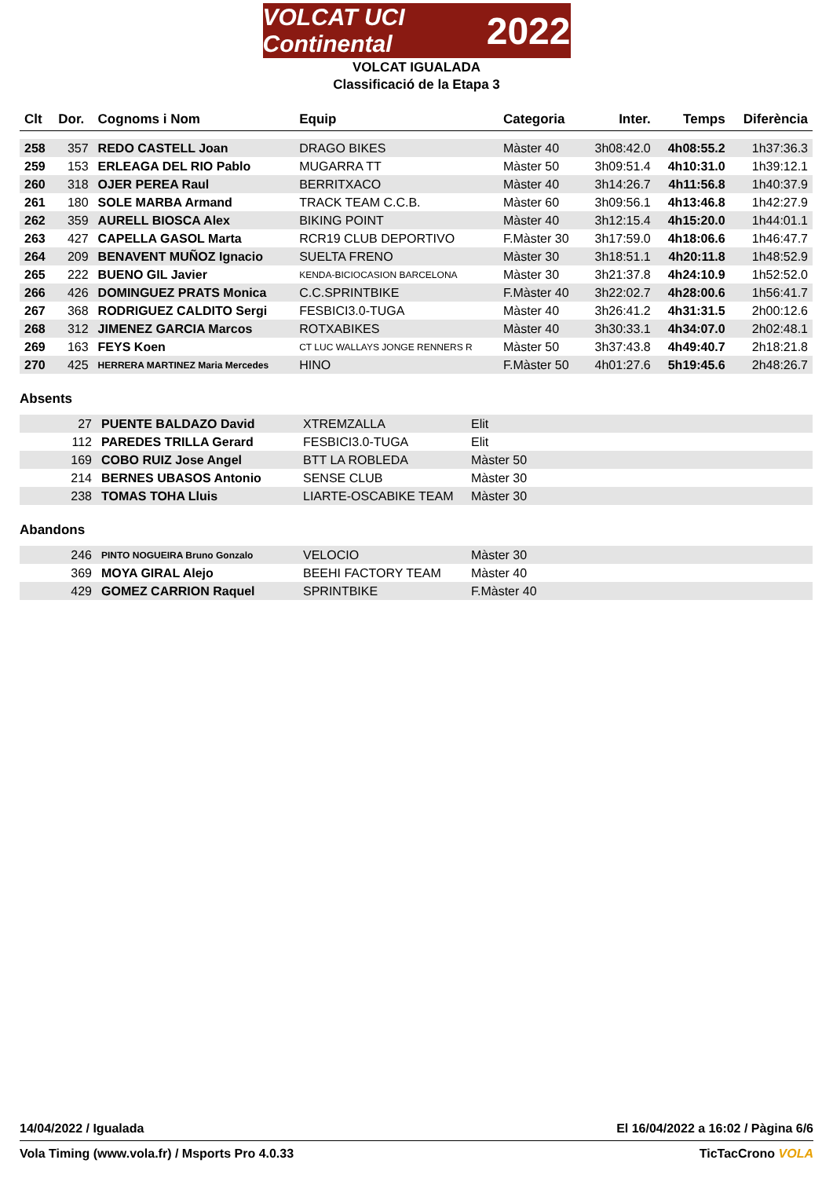VOLCAT UCI Continental 2022
VOLCAT IGUALADA
Classificació de la Etapa 3
| Clt | Dor. | Cognoms i Nom | Equip | Categoria | Inter. | Temps | Diferència |
| --- | --- | --- | --- | --- | --- | --- | --- |
| 258 | 357 | REDO CASTELL Joan | DRAGO BIKES | Màster 40 | 3h08:42.0 | 4h08:55.2 | 1h37:36.3 |
| 259 | 153 | ERLEAGA DEL RIO Pablo | MUGARRA TT | Màster 50 | 3h09:51.4 | 4h10:31.0 | 1h39:12.1 |
| 260 | 318 | OJER PEREA Raul | BERRITXACO | Màster 40 | 3h14:26.7 | 4h11:56.8 | 1h40:37.9 |
| 261 | 180 | SOLE MARBA Armand | TRACK TEAM C.C.B. | Màster 60 | 3h09:56.1 | 4h13:46.8 | 1h42:27.9 |
| 262 | 359 | AURELL BIOSCA Alex | BIKING POINT | Màster 40 | 3h12:15.4 | 4h15:20.0 | 1h44:01.1 |
| 263 | 427 | CAPELLA GASOL Marta | RCR19 CLUB DEPORTIVO | F.Màster 30 | 3h17:59.0 | 4h18:06.6 | 1h46:47.7 |
| 264 | 209 | BENAVENT MUÑOZ Ignacio | SUELTA FRENO | Màster 30 | 3h18:51.1 | 4h20:11.8 | 1h48:52.9 |
| 265 | 222 | BUENO GIL Javier | KENDA-BICIOCASION BARCELONA | Màster 30 | 3h21:37.8 | 4h24:10.9 | 1h52:52.0 |
| 266 | 426 | DOMINGUEZ PRATS Monica | C.C.SPRINTBIKE | F.Màster 40 | 3h22:02.7 | 4h28:00.6 | 1h56:41.7 |
| 267 | 368 | RODRIGUEZ CALDITO Sergi | FESBICI3.0-TUGA | Màster 40 | 3h26:41.2 | 4h31:31.5 | 2h00:12.6 |
| 268 | 312 | JIMENEZ GARCIA Marcos | ROTXABIKES | Màster 40 | 3h30:33.1 | 4h34:07.0 | 2h02:48.1 |
| 269 | 163 | FEYS Koen | CT LUC WALLAYS JONGE RENNERS R | Màster 50 | 3h37:43.8 | 4h49:40.7 | 2h18:21.8 |
| 270 | 425 | HERRERA MARTINEZ Maria Mercedes | HINO | F.Màster 50 | 4h01:27.6 | 5h19:45.6 | 2h48:26.7 |
Absents
| | 27 | PUENTE BALDAZO David | XTREMZALLA | Elit |
| | 112 | PAREDES TRILLA Gerard | FESBICI3.0-TUGA | Elit |
| | 169 | COBO RUIZ Jose Angel | BTT LA ROBLEDA | Màster 50 |
| | 214 | BERNES UBASOS Antonio | SENSE CLUB | Màster 30 |
| | 238 | TOMAS TOHA Lluis | LIARTE-OSCABIKE TEAM | Màster 30 |
Abandons
| | 246 | PINTO NOGUEIRA Bruno Gonzalo | VELOCIO | Màster 30 |
| | 369 | MOYA GIRAL Alejo | BEEHI FACTORY TEAM | Màster 40 |
| | 429 | GOMEZ CARRION Raquel | SPRINTBIKE | F.Màster 40 |
14/04/2022 / Igualada El 16/04/2022 a 16:02 / Pàgina 6/6
Vola Timing (www.vola.fr) / Msports Pro 4.0.33 TicTacCrono VOLA